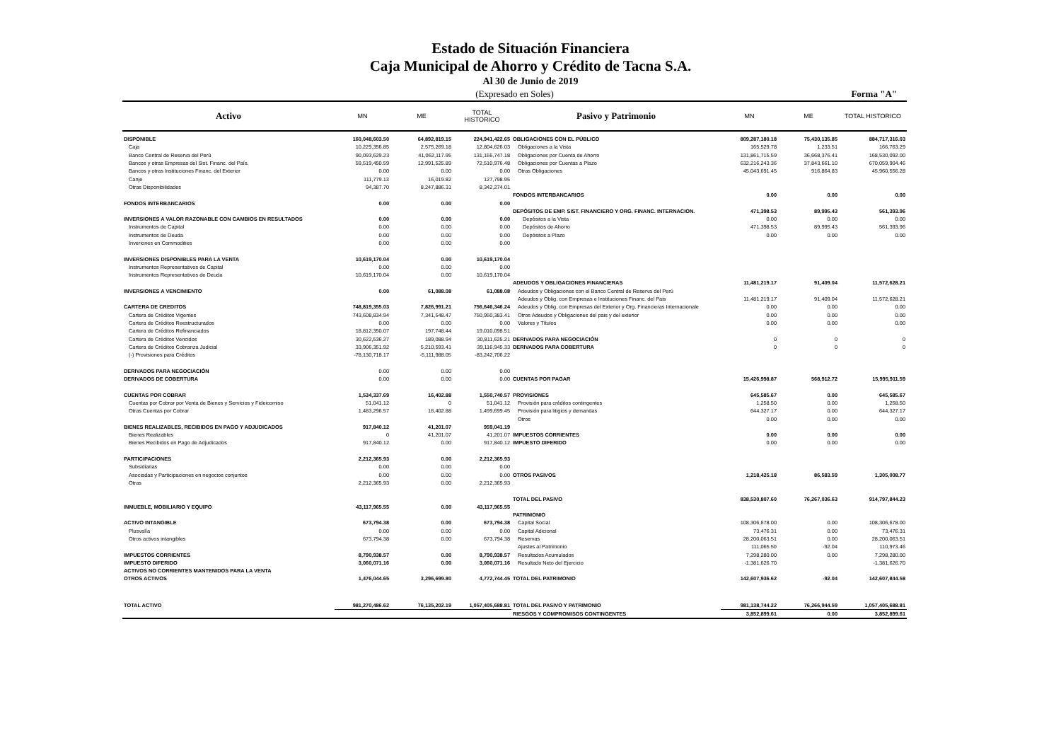Estado de Situación Financiera
Caja Municipal de Ahorro y Crédito de Tacna S.A.
Al 30 de Junio de 2019
(Expresado en Soles) Forma "A"
| Activo | MN | ME | TOTAL HISTORICO | Pasivo y Patrimonio | MN | ME | TOTAL HISTORICO |
| --- | --- | --- | --- | --- | --- | --- | --- |
| DISPONIBLE | 160,048,603.50 | 64,892,819.15 | 224,941,422.65 | OBLIGACIONES CON EL PÚBLICO | 809,287,180.18 | 75,430,135.85 | 884,717,316.03 |
| Caja | 10,229,356.85 | 2,575,269.18 | 12,804,626.03 | Obligaciones a la Vista | 165,529.78 | 1,233.51 | 166,763.29 |
| Banco Central de Reserva del Perú | 90,093,629.23 | 41,062,117.95 | 131,155,747.18 | Obligaciones por Cuenta de Ahorro | 131,861,715.59 | 36,668,376.41 | 168,530,092.00 |
| Bancos y otras Empresas del Sist. Financ. del País. | 59,519,450.59 | 12,991,525.89 | 72,510,976.48 | Obligaciones por Cuentas a Plazo | 632,216,243.36 | 37,843,661.10 | 670,059,904.46 |
| Bancos y otras Instituciones Financ. del Exterior | 0.00 | 0.00 | 0.00 | Otras Obligaciones | 45,043,691.45 | 916,864.83 | 45,960,556.28 |
| Canje | 111,779.13 | 16,019.82 | 127,798.95 | | | | |
| Otras Disponibilidades | 94,387.70 | 8,247,886.31 | 8,342,274.01 | | | | |
| | | | | FONDOS INTERBANCARIOS | 0.00 | 0.00 | 0.00 |
| FONDOS INTERBANCARIOS | 0.00 | 0.00 | 0.00 | | | | |
| | | | | DEPÓSITOS DE EMP. SIST. FINANCIERO Y ORG. FINANC. INTERNACION. | 471,398.53 | 89,995.43 | 561,393.96 |
| INVERSIONES A VALOR RAZONABLE CON CAMBIOS EN RESULTADOS | 0.00 | 0.00 | 0.00 | Depósitos a la Vista | 0.00 | 0.00 | 0.00 |
| Instrumentos de Capital | 0.00 | 0.00 | 0.00 | Depósitos de Ahorro | 471,398.53 | 89,995.43 | 561,393.96 |
| Instrumentos de Deuda | 0.00 | 0.00 | 0.00 | Depósitos a Plazo | 0.00 | 0.00 | 0.00 |
| Inveriones en Commodities | 0.00 | 0.00 | 0.00 | | | | |
| INVERSIONES DISPONIBLES PARA LA VENTA | 10,619,170.04 | 0.00 | 10,619,170.04 | | | | |
| Instrumentos Representativos de Capital | 0.00 | 0.00 | 0.00 | | | | |
| Instrumentos Representativos de Deuda | 10,619,170.04 | 0.00 | 10,619,170.04 | | | | |
| | | | | ADEUDOS Y OBLIGACIONES FINANCIERAS | 11,481,219.17 | 91,409.04 | 11,572,628.21 |
| INVERSIONES A VENCIMIENTO | 0.00 | 61,088.08 | 61,088.08 | Adeudos y Obligaciones con el Banco Central de Reserva del Perú | | | |
| | | | | Adeudos y Oblig. con Empresas e Instituciones Financ. del Pais | 11,481,219.17 | 91,409.04 | 11,572,628.21 |
| CARTERA DE CREDITOS | 748,819,355.03 | 7,826,991.21 | 756,646,346.24 | Adeudos y Oblig. con Empresas del Exterior y Org. Financieras Internacionale | 0.00 | 0.00 | 0.00 |
| Cartera de Créditos Vigentes | 743,608,834.94 | 7,341,548.47 | 750,950,383.41 | Otros Adeudos y Obligaciones del pais y del exterior | 0.00 | 0.00 | 0.00 |
| Cartera de Créditos Reestructurados | 0.00 | 0.00 | 0.00 | Valores y Títulos | 0.00 | 0.00 | 0.00 |
| Cartera de Créditos Refinanciados | 18,812,350.07 | 197,748.44 | 19,010,098.51 | | | | |
| Cartera de Créditos Vencidos | 30,622,536.27 | 189,088.94 | 30,811,625.21 | DERIVADOS PARA NEGOCIACIÓN | 0 | 0 | 0 |
| Cartera de Créditos Cobranza Judicial | 33,906,351.92 | 5,210,593.41 | 39,116,945.33 | DERIVADOS PARA COBERTURA | 0 | 0 | 0 |
| (-) Provisiones para Créditos | -78,130,718.17 | -5,111,988.05 | -83,242,706.22 | | | | |
| DERIVADOS PARA NEGOCIACIÓN | 0.00 | 0.00 | 0.00 | | | | |
| DERIVADOS DE COBERTURA | 0.00 | 0.00 | 0.00 | CUENTAS POR PAGAR | 15,426,998.87 | 568,912.72 | 15,995,911.59 |
| CUENTAS POR COBRAR | 1,534,337.69 | 16,402.88 | 1,550,740.57 | PROVISIONES | 645,585.67 | 0.00 | 645,585.67 |
| Cuentas por Cobrar por Venta de Bienes y Servicios y Fideicomiso | 51,041.12 | 0 | 51,041.12 | Provisión para créditos contingentes | 1,258.50 | 0.00 | 1,258.50 |
| Otras Cuentas por Cobrar | 1,483,296.57 | 16,402.88 | 1,499,699.45 | Provisión para litigios y demandas | 644,327.17 | 0.00 | 644,327.17 |
| | | | | Otros | 0.00 | 0.00 | 0.00 |
| BIENES REALIZABLES, RECIBIDOS EN PAGO Y ADJUDICADOS | 917,840.12 | 41,201.07 | 959,041.19 | | | | |
| Bienes Realizables | 0 | 41,201.07 | 41,201.07 | IMPUESTOS CORRIENTES | 0.00 | 0.00 | 0.00 |
| Bienes Recibidos en Pago de Adjudicados | 917,840.12 | 0.00 | 917,840.12 | IMPUESTO DIFERIDO | 0.00 | 0.00 | 0.00 |
| PARTICIPACIONES | 2,212,365.93 | 0.00 | 2,212,365.93 | | | | |
| Subsidiarias | 0.00 | 0.00 | 0.00 | | | | |
| Asociadas y Participaciones en negocios conjuntos | 0.00 | 0.00 | 0.00 | OTROS PASIVOS | 1,218,425.18 | 86,583.59 | 1,305,008.77 |
| Otras | 2,212,365.93 | 0.00 | 2,212,365.93 | | | | |
| | | | | TOTAL DEL PASIVO | 838,530,807.60 | 76,267,036.63 | 914,797,844.23 |
| INMUEBLE, MOBILIARIO Y EQUIPO | 43,117,965.55 | 0.00 | 43,117,965.55 | | | | |
| | | | | PATRIMONIO | | | |
| ACTIVO INTANGIBLE | 673,794.38 | 0.00 | 673,794.38 | Capital Social | 108,306,678.00 | 0.00 | 108,306,678.00 |
| Plusvalía | 0.00 | 0.00 | 0.00 | Capital Adicional | 73,476.31 | 0.00 | 73,476.31 |
| Otros activos intangibles | 673,794.38 | 0.00 | 673,794.38 | Reservas | 28,200,063.51 | 0.00 | 28,200,063.51 |
| | | | | Ajustes al Patrimonio | 111,065.50 | -92.04 | 110,973.46 |
| IMPUESTOS CORRIENTES | 8,790,938.57 | 0.00 | 8,790,938.57 | Resultados Acumulados | 7,298,280.00 | 0.00 | 7,298,280.00 |
| IMPUESTO DIFERIDO | 3,060,071.16 | 0.00 | 3,060,071.16 | Resultado Neto del Ejercicio | -1,381,626.70 | | -1,381,626.70 |
| ACTIVOS NO CORRIENTES MANTENIDOS PARA LA VENTA | | | | | | | |
| OTROS ACTIVOS | 1,476,044.65 | 3,296,699.80 | 4,772,744.45 | TOTAL DEL PATRIMONIO | 142,607,936.62 | -92.04 | 142,607,844.58 |
| TOTAL ACTIVO | 981,270,486.62 | 76,135,202.19 | 1,057,405,688.81 | TOTAL DEL PASIVO Y PATRIMONIO | 981,138,744.22 | 76,266,944.59 | 1,057,405,688.81 |
| | | | | RIESGOS Y COMPROMISOS CONTINGENTES | 3,852,899.61 | 0.00 | 3,852,899.61 |